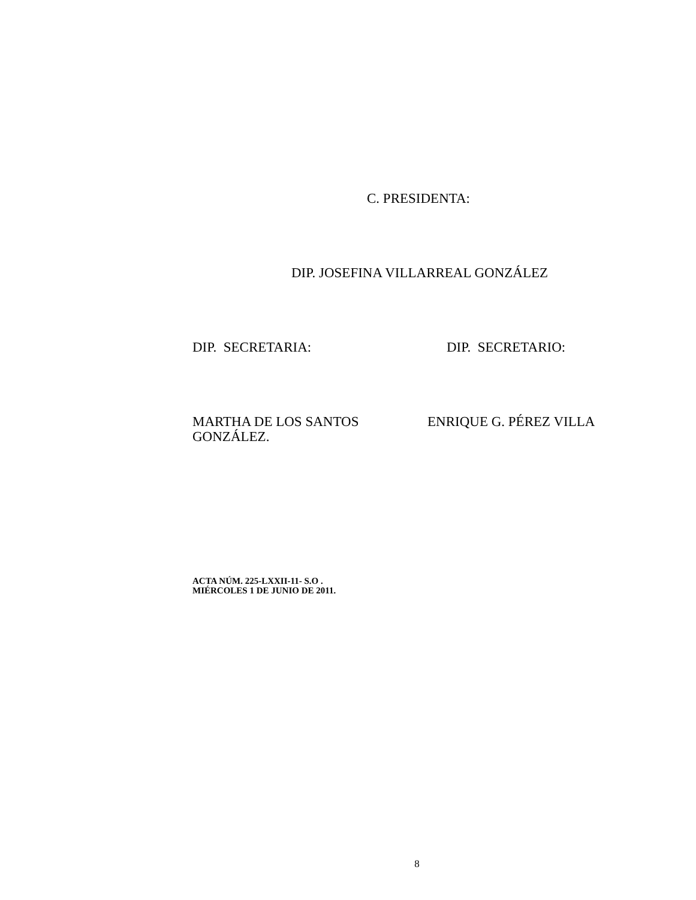C. PRESIDENTA:
DIP. JOSEFINA VILLARREAL GONZÁLEZ
DIP. SECRETARIA: DIP. SECRETARIO:
MARTHA DE LOS SANTOS GONZÁLEZ.
ENRIQUE G. PÉREZ VILLA
ACTA NÚM. 225-LXXII-11- S.O .
MIÉRCOLES 1 DE JUNIO DE 2011.
8